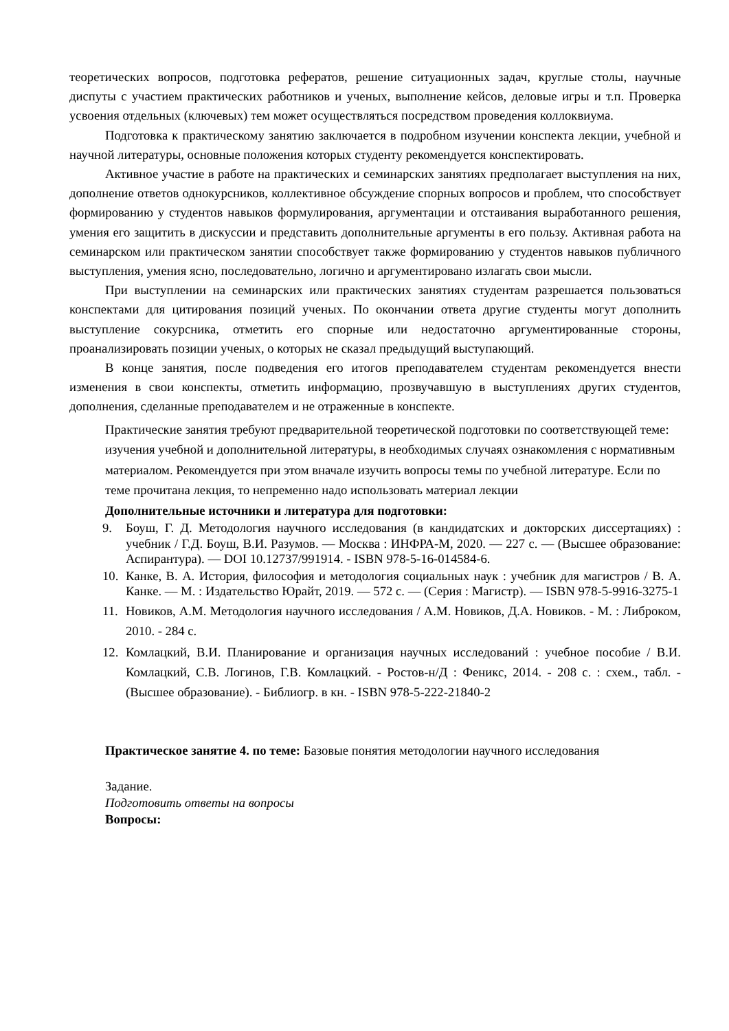теоретических вопросов, подготовка рефератов, решение ситуационных задач, круглые столы, научные диспуты с участием практических работников и ученых, выполнение кейсов, деловые игры и т.п. Проверка усвоения отдельных (ключевых) тем может осуществляться посредством проведения коллоквиума.
Подготовка к практическому занятию заключается в подробном изучении конспекта лекции, учебной и научной литературы, основные положения которых студенту рекомендуется конспектировать.
Активное участие в работе на практических и семинарских занятиях предполагает выступления на них, дополнение ответов однокурсников, коллективное обсуждение спорных вопросов и проблем, что способствует формированию у студентов навыков формулирования, аргументации и отстаивания выработанного решения, умения его защитить в дискуссии и представить дополнительные аргументы в его пользу. Активная работа на семинарском или практическом занятии способствует также формированию у студентов навыков публичного выступления, умения ясно, последовательно, логично и аргументировано излагать свои мысли.
При выступлении на семинарских или практических занятиях студентам разрешается пользоваться конспектами для цитирования позиций ученых. По окончании ответа другие студенты могут дополнить выступление сокурсника, отметить его спорные или недостаточно аргументированные стороны, проанализировать позиции ученых, о которых не сказал предыдущий выступающий.
В конце занятия, после подведения его итогов преподавателем студентам рекомендуется внести изменения в свои конспекты, отметить информацию, прозвучавшую в выступлениях других студентов, дополнения, сделанные преподавателем и не отраженные в конспекте.
Практические занятия требуют предварительной теоретической подготовки по соответствующей теме: изучения учебной и дополнительной литературы, в необходимых случаях ознакомления с нормативным материалом. Рекомендуется при этом вначале изучить вопросы темы по учебной литературе. Если по теме прочитана лекция, то непременно надо использовать материал лекции
Дополнительные источники и литература для подготовки:
9. Боуш, Г. Д. Методология научного исследования (в кандидатских и докторских диссертациях) : учебник / Г.Д. Боуш, В.И. Разумов. — Москва : ИНФРА-М, 2020. — 227 с. — (Высшее образование: Аспирантура). — DOI 10.12737/991914. - ISBN 978-5-16-014584-6.
10. Канке, В. А. История, философия и методология социальных наук : учебник для магистров / В. А. Канке. — М. : Издательство Юрайт, 2019. — 572 с. — (Серия : Магистр). — ISBN 978-5-9916-3275-1
11. Новиков, А.М. Методология научного исследования / А.М. Новиков, Д.А. Новиков. - М. : Либроком, 2010. - 284 с.
12. Комлацкий, В.И. Планирование и организация научных исследований : учебное пособие / В.И. Комлацкий, С.В. Логинов, Г.В. Комлацкий. - Ростов-н/Д : Феникс, 2014. - 208 с. : схем., табл. - (Высшее образование). - Библиогр. в кн. - ISBN 978-5-222-21840-2
Практическое занятие 4. по теме: Базовые понятия методологии научного исследования
Задание.
Подготовить ответы на вопросы
Вопросы: